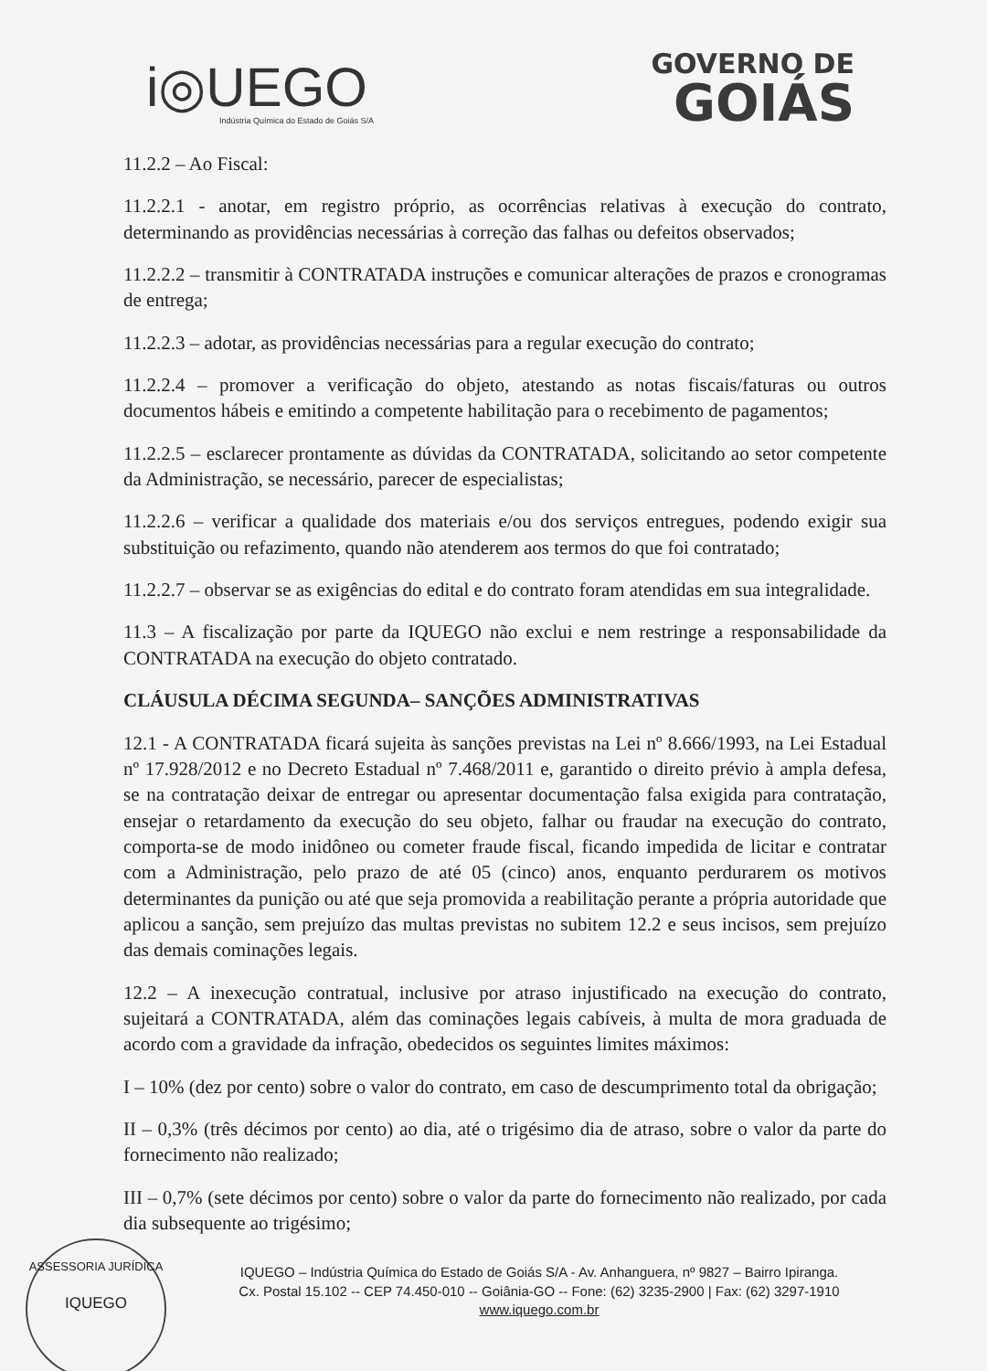i◎UEGO
Indústria Química do Estado de Goiás S/A
GOVERNO DE
GOIÁS
11.2.2 – Ao Fiscal:
11.2.2.1 - anotar, em registro próprio, as ocorrências relativas à execução do contrato, determinando as providências necessárias à correção das falhas ou defeitos observados;
11.2.2.2 – transmitir à CONTRATADA instruções e comunicar alterações de prazos e cronogramas de entrega;
11.2.2.3 – adotar, as providências necessárias para a regular execução do contrato;
11.2.2.4 – promover a verificação do objeto, atestando as notas fiscais/faturas ou outros documentos hábeis e emitindo a competente habilitação para o recebimento de pagamentos;
11.2.2.5 – esclarecer prontamente as dúvidas da CONTRATADA, solicitando ao setor competente da Administração, se necessário, parecer de especialistas;
11.2.2.6 – verificar a qualidade dos materiais e/ou dos serviços entregues, podendo exigir sua substituição ou refazimento, quando não atenderem aos termos do que foi contratado;
11.2.2.7 – observar se as exigências do edital e do contrato foram atendidas em sua integralidade.
11.3 – A fiscalização por parte da IQUEGO não exclui e nem restringe a responsabilidade da CONTRATADA na execução do objeto contratado.
CLÁUSULA DÉCIMA SEGUNDA– SANÇÕES ADMINISTRATIVAS
12.1 - A CONTRATADA ficará sujeita às sanções previstas na Lei nº 8.666/1993, na Lei Estadual nº 17.928/2012 e no Decreto Estadual nº 7.468/2011 e, garantido o direito prévio à ampla defesa, se na contratação deixar de entregar ou apresentar documentação falsa exigida para contratação, ensejar o retardamento da execução do seu objeto, falhar ou fraudar na execução do contrato, comporta-se de modo inidôneo ou cometer fraude fiscal, ficando impedida de licitar e contratar com a Administração, pelo prazo de até 05 (cinco) anos, enquanto perdurarem os motivos determinantes da punição ou até que seja promovida a reabilitação perante a própria autoridade que aplicou a sanção, sem prejuízo das multas previstas no subitem 12.2 e seus incisos, sem prejuízo das demais cominações legais.
12.2 – A inexecução contratual, inclusive por atraso injustificado na execução do contrato, sujeitará a CONTRATADA, além das cominações legais cabíveis, à multa de mora graduada de acordo com a gravidade da infração, obedecidos os seguintes limites máximos:
I – 10% (dez por cento) sobre o valor do contrato, em caso de descumprimento total da obrigação;
II – 0,3% (três décimos por cento) ao dia, até o trigésimo dia de atraso, sobre o valor da parte do fornecimento não realizado;
III – 0,7% (sete décimos por cento) sobre o valor da parte do fornecimento não realizado, por cada dia subsequente ao trigésimo;
IQUEGO – Indústria Química do Estado de Goiás S/A - Av. Anhanguera, nº 9827 – Bairro Ipiranga.
Cx. Postal 15.102 -- CEP 74.450-010 -- Goiânia-GO -- Fone: (62) 3235-2900 | Fax: (62) 3297-1910
www.iquego.com.br
ASSESSORIA JURÍDICA
IQUEGO